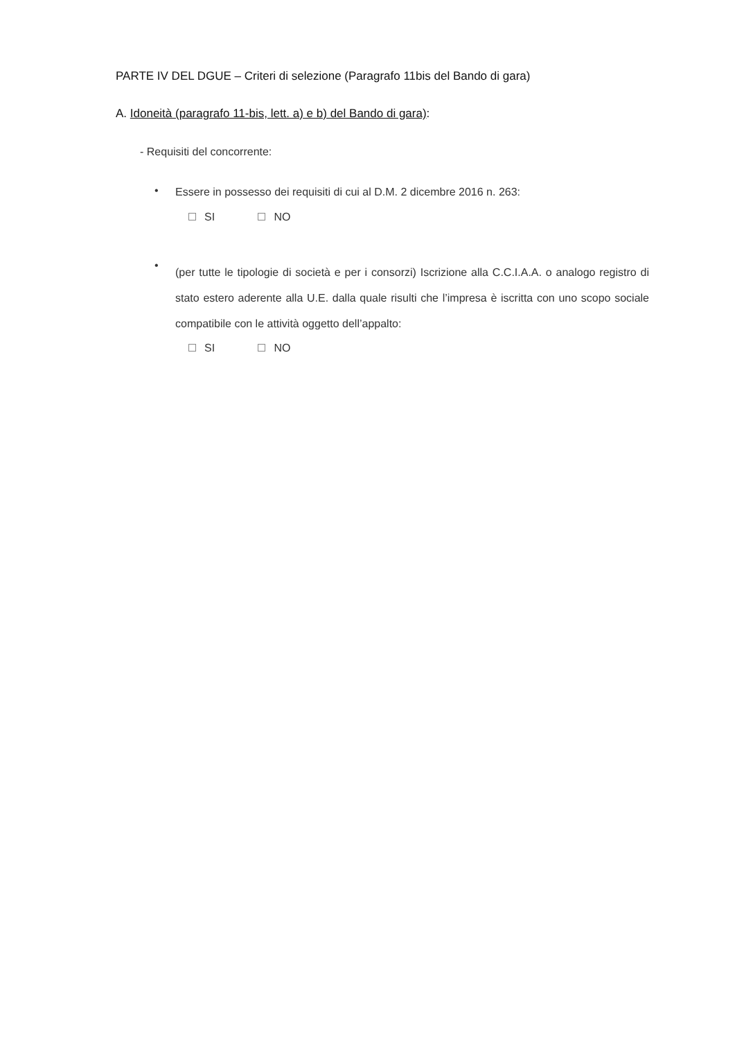PARTE IV DEL DGUE – Criteri di selezione (Paragrafo 11bis del Bando di gara)
A. Idoneità (paragrafo 11-bis, lett. a) e b) del Bando di gara):
- Requisiti del concorrente:
•
Essere in possesso dei requisiti di cui al D.M. 2 dicembre 2016 n. 263:
SI NO
•
(per tutte le tipologie di società e per i consorzi) Iscrizione alla C.C.I.A.A. o analogo registro di stato estero aderente alla U.E. dalla quale risulti che l’impresa è iscritta con uno scopo sociale compatibile con le attività oggetto dell’appalto:
SI NO